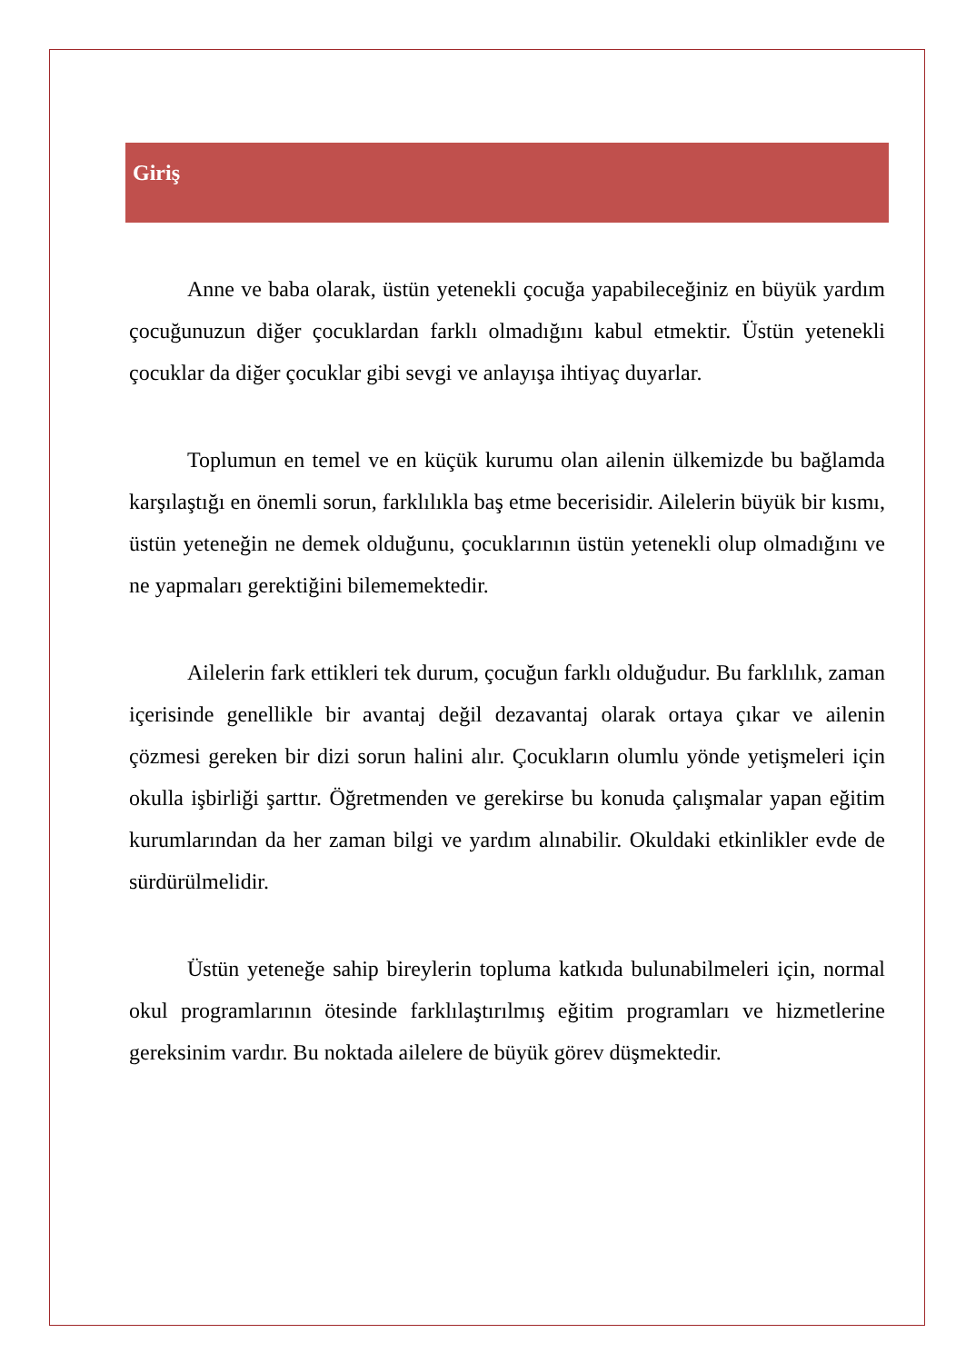Giriş
Anne ve baba olarak, üstün yetenekli çocuğa yapabileceğiniz en büyük yardım çocuğunuzun diğer çocuklardan farklı olmadığını kabul etmektir. Üstün yetenekli çocuklar da diğer çocuklar gibi sevgi ve anlayışa ihtiyaç duyarlar.
Toplumun en temel ve en küçük kurumu olan ailenin ülkemizde bu bağlamda karşılaştığı en önemli sorun, farklılıkla baş etme becerisidir. Ailelerin büyük bir kısmı, üstün yeteneğin ne demek olduğunu, çocuklarının üstün yetenekli olup olmadığını ve ne yapmaları gerektiğini bilememektedir.
Ailelerin fark ettikleri tek durum, çocuğun farklı olduğudur. Bu farklılık, zaman içerisinde genellikle bir avantaj değil dezavantaj olarak ortaya çıkar ve ailenin çözmesi gereken bir dizi sorun halini alır. Çocukların olumlu yönde yetişmeleri için okulla işbirliği şarttır. Öğretmenden ve gerekirse bu konuda çalışmalar yapan eğitim kurumlarından da her zaman bilgi ve yardım alınabilir. Okuldaki etkinlikler evde de sürdürülmelidir.
Üstün yeteneğe sahip bireylerin topluma katkıda bulunabilmeleri için, normal okul programlarının ötesinde farklılaştırılmış eğitim programları ve hizmetlerine gereksinim vardır. Bu noktada ailelere de büyük görev düşmektedir.